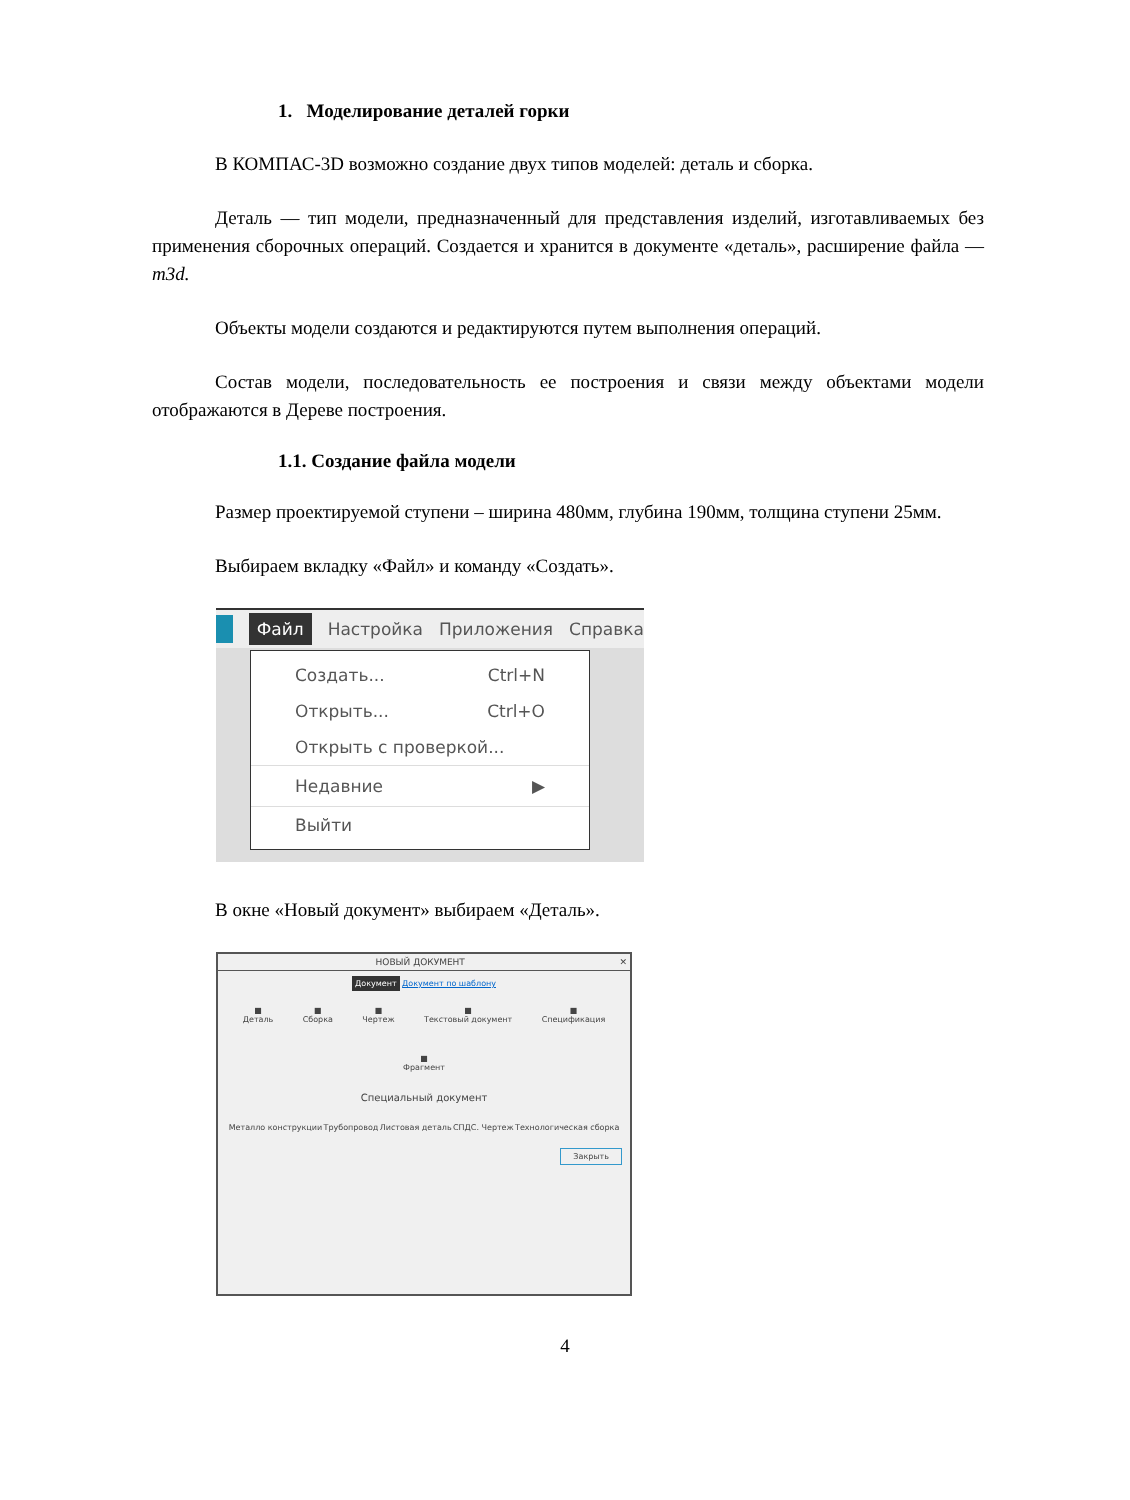1. Моделирование деталей горки
В КОМПАС-3D возможно создание двух типов моделей: деталь и сборка.
Деталь — тип модели, предназначенный для представления изделий, изготавливаемых без применения сборочных операций. Создается и хранится в документе «деталь», расширение файла — m3d.
Объекты модели создаются и редактируются путем выполнения операций.
Состав модели, последовательность ее построения и связи между объектами модели отображаются в Дереве построения.
1.1. Создание файла модели
Размер проектируемой ступени – ширина 480мм, глубина 190мм, толщина ступени 25мм.
Выбираем вкладку «Файл» и команду «Создать».
Файл Настройка Приложения Справка
Создать... Ctrl+N
Открыть... Ctrl+O
Открыть с проверкой...
Недавние ▶
Выйти
В окне «Новый документ» выбираем «Деталь».
НОВЫЙ ДОКУМЕНТ ✕
Документ Документ по шаблону
■
Деталь ■
Сборка ■
Чертеж ■
Текстовый документ ■
Спецификация
■
Фрагмент
Специальный документ
Металло конструкции Трубопровод Листовая деталь СПДС. Чертеж Технологическая сборка
Закрыть
4